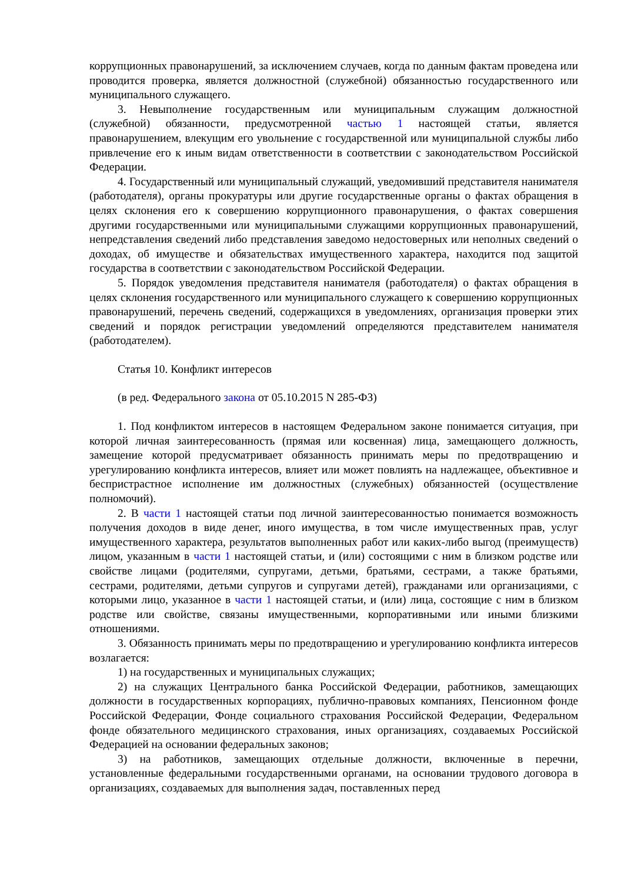коррупционных правонарушений, за исключением случаев, когда по данным фактам проведена или проводится проверка, является должностной (служебной) обязанностью государственного или муниципального служащего.
3. Невыполнение государственным или муниципальным служащим должностной (служебной) обязанности, предусмотренной частью 1 настоящей статьи, является правонарушением, влекущим его увольнение с государственной или муниципальной службы либо привлечение его к иным видам ответственности в соответствии с законодательством Российской Федерации.
4. Государственный или муниципальный служащий, уведомивший представителя нанимателя (работодателя), органы прокуратуры или другие государственные органы о фактах обращения в целях склонения его к совершению коррупционного правонарушения, о фактах совершения другими государственными или муниципальными служащими коррупционных правонарушений, непредставления сведений либо представления заведомо недостоверных или неполных сведений о доходах, об имуществе и обязательствах имущественного характера, находится под защитой государства в соответствии с законодательством Российской Федерации.
5. Порядок уведомления представителя нанимателя (работодателя) о фактах обращения в целях склонения государственного или муниципального служащего к совершению коррупционных правонарушений, перечень сведений, содержащихся в уведомлениях, организация проверки этих сведений и порядок регистрации уведомлений определяются представителем нанимателя (работодателем).
Статья 10. Конфликт интересов
(в ред. Федерального закона от 05.10.2015 N 285-ФЗ)
1. Под конфликтом интересов в настоящем Федеральном законе понимается ситуация, при которой личная заинтересованность (прямая или косвенная) лица, замещающего должность, замещение которой предусматривает обязанность принимать меры по предотвращению и урегулированию конфликта интересов, влияет или может повлиять на надлежащее, объективное и беспристрастное исполнение им должностных (служебных) обязанностей (осуществление полномочий).
2. В части 1 настоящей статьи под личной заинтересованностью понимается возможность получения доходов в виде денег, иного имущества, в том числе имущественных прав, услуг имущественного характера, результатов выполненных работ или каких-либо выгод (преимуществ) лицом, указанным в части 1 настоящей статьи, и (или) состоящими с ним в близком родстве или свойстве лицами (родителями, супругами, детьми, братьями, сестрами, а также братьями, сестрами, родителями, детьми супругов и супругами детей), гражданами или организациями, с которыми лицо, указанное в части 1 настоящей статьи, и (или) лица, состоящие с ним в близком родстве или свойстве, связаны имущественными, корпоративными или иными близкими отношениями.
3. Обязанность принимать меры по предотвращению и урегулированию конфликта интересов возлагается:
1) на государственных и муниципальных служащих;
2) на служащих Центрального банка Российской Федерации, работников, замещающих должности в государственных корпорациях, публично-правовых компаниях, Пенсионном фонде Российской Федерации, Фонде социального страхования Российской Федерации, Федеральном фонде обязательного медицинского страхования, иных организациях, создаваемых Российской Федерацией на основании федеральных законов;
3) на работников, замещающих отдельные должности, включенные в перечни, установленные федеральными государственными органами, на основании трудового договора в организациях, создаваемых для выполнения задач, поставленных перед